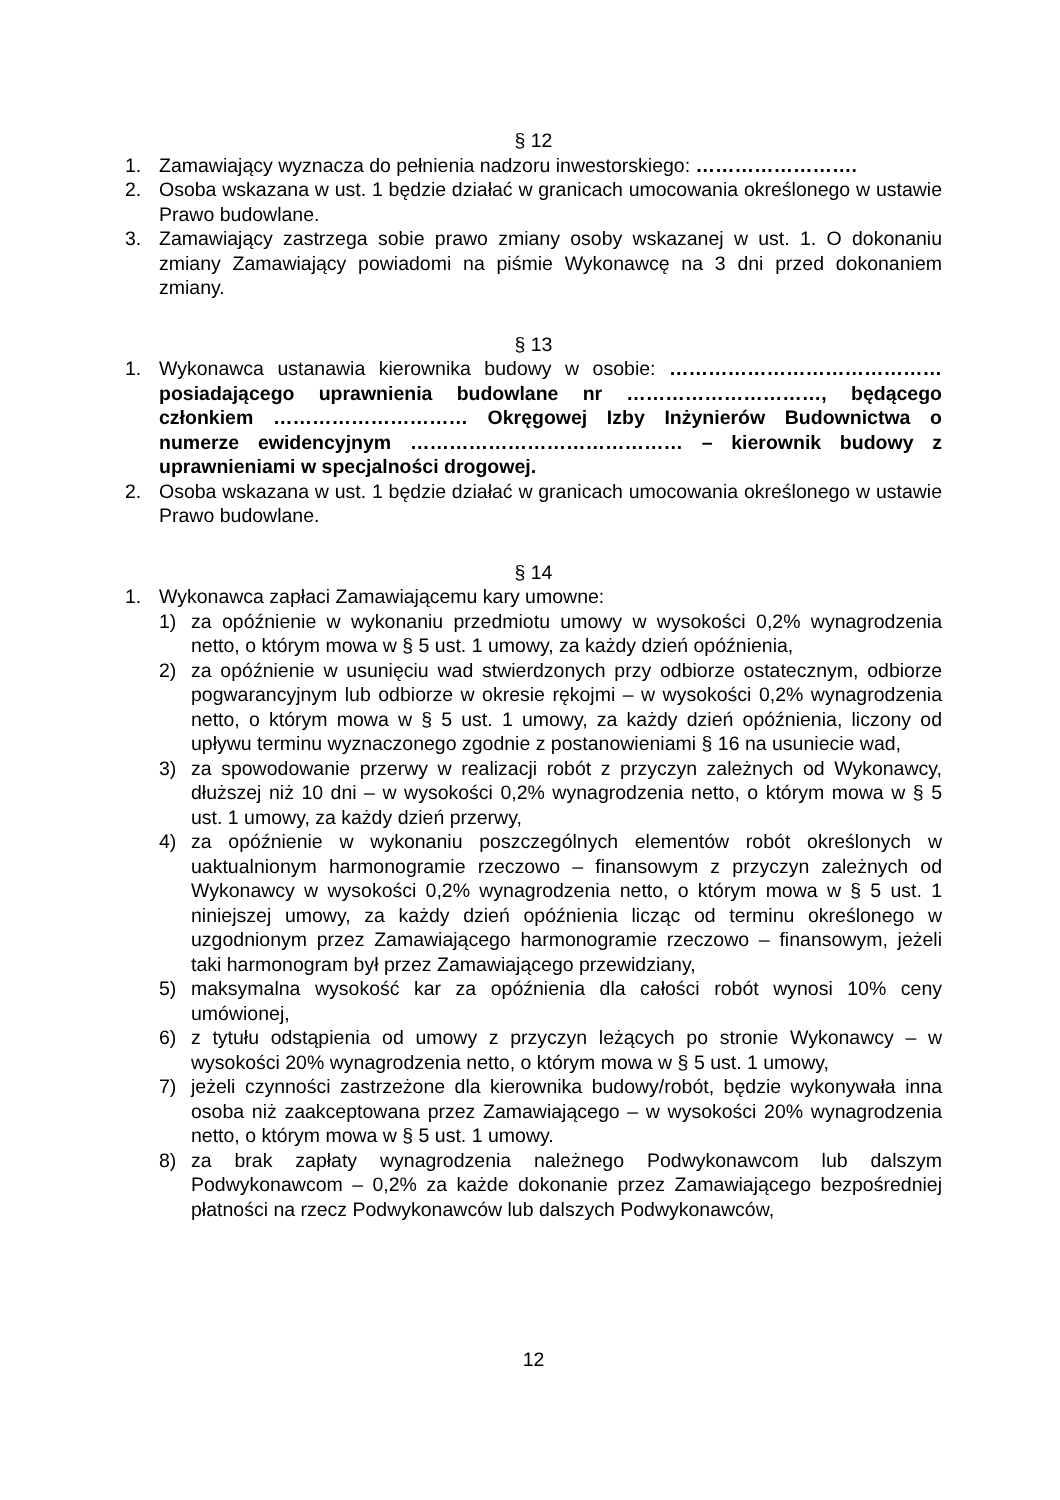§ 12
1. Zamawiający wyznacza do pełnienia nadzoru inwestorskiego: …………………….
2. Osoba wskazana w ust. 1 będzie działać w granicach umocowania określonego w ustawie Prawo budowlane.
3. Zamawiający zastrzega sobie prawo zmiany osoby wskazanej w ust. 1. O dokonaniu zmiany Zamawiający powiadomi na piśmie Wykonawcę na 3 dni przed dokonaniem zmiany.
§ 13
1. Wykonawca ustanawia kierownika budowy w osobie: …………………………………… posiadającego uprawnienia budowlane nr …………………………, będącego członkiem ………………………… Okręgowej Izby Inżynierów Budownictwa o numerze ewidencyjnym …………………………………… – kierownik budowy z uprawnieniami w specjalności drogowej.
2. Osoba wskazana w ust. 1 będzie działać w granicach umocowania określonego w ustawie Prawo budowlane.
§ 14
1. Wykonawca zapłaci Zamawiającemu kary umowne:
1) za opóźnienie w wykonaniu przedmiotu umowy w wysokości 0,2% wynagrodzenia netto, o którym mowa w § 5 ust. 1 umowy, za każdy dzień opóźnienia,
2) za opóźnienie w usunięciu wad stwierdzonych przy odbiorze ostatecznym, odbiorze pogwarancyjnym lub odbiorze w okresie rękojmi – w wysokości 0,2% wynagrodzenia netto, o którym mowa w § 5 ust. 1 umowy, za każdy dzień opóźnienia, liczony od upływu terminu wyznaczonego zgodnie z postanowieniami § 16 na usuniecie wad,
3) za spowodowanie przerwy w realizacji robót z przyczyn zależnych od Wykonawcy, dłuższej niż 10 dni – w wysokości 0,2% wynagrodzenia netto, o którym mowa w § 5 ust. 1 umowy, za każdy dzień przerwy,
4) za opóźnienie w wykonaniu poszczególnych elementów robót określonych w uaktualnionym harmonogramie rzeczowo – finansowym z przyczyn zależnych od Wykonawcy w wysokości 0,2% wynagrodzenia netto, o którym mowa w § 5 ust. 1 niniejszej umowy, za każdy dzień opóźnienia licząc od terminu określonego w uzgodnionym przez Zamawiającego harmonogramie rzeczowo – finansowym, jeżeli taki harmonogram był przez Zamawiającego przewidziany,
5) maksymalna wysokość kar za opóźnienia dla całości robót wynosi 10% ceny umówionej,
6) z tytułu odstąpienia od umowy z przyczyn leżących po stronie Wykonawcy – w wysokości 20% wynagrodzenia netto, o którym mowa w § 5 ust. 1 umowy,
7) jeżeli czynności zastrzeżone dla kierownika budowy/robót, będzie wykonywała inna osoba niż zaakceptowana przez Zamawiającego – w wysokości 20% wynagrodzenia netto, o którym mowa w § 5 ust. 1 umowy.
8) za brak zapłaty wynagrodzenia należnego Podwykonawcom lub dalszym Podwykonawcom – 0,2% za każde dokonanie przez Zamawiającego bezpośredniej płatności na rzecz Podwykonawców lub dalszych Podwykonawców,
12